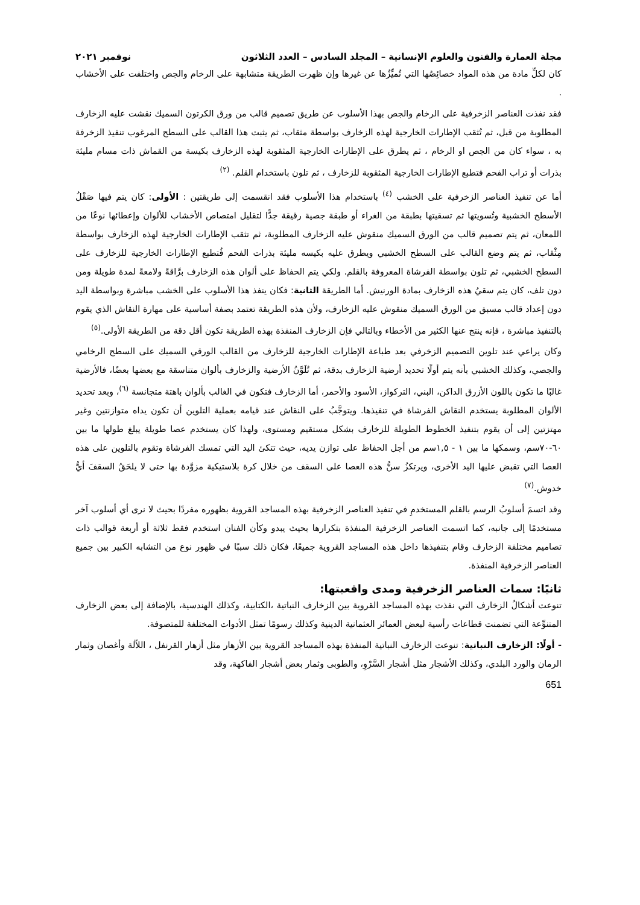مجلة العمارة والفنون والعلوم الإنسانية – المجلد السادس – العدد الثلاثون نوفمبر ٢٠٢١
كان لكلِّ مادة من هذه المواد خصائِصُها التي تُميِّزُها عن غيرها وإن ظهرت الطريقة متشابهة على الرخام والجص واختلفت على الأخشاب .
فقد نفذت العناصر الزخرفية على الرخام والجص بهذا الأسلوب عن طريق تصميم قالب من ورق الكرتون السميك نقشت عليه الزخارف المطلوبة من قبل، ثم تُثقب الإطارات الخارجية لهذه الزخارف بواسطة مثقاب، ثم يثبت هذا القالب على السطح المرغوب تنفيذ الزخرفة به ، سواء كان من الجص او الرخام ، ثم يطرق على الإطارات الخارجية المثقوبة لهذه الزخارف بكيسة من القماش ذات مسام مليئة بذرات أو تراب الفحم فتطبع الإطارات الخارجية المثقوبة للزخارف ، ثم تلون باستخدام القلم. <sup>(٢)</sup>
أما عن تنفيذ العناصر الزخرفية على الخشب <sup>(٤)</sup> باستخدام هذا الأسلوب فقد انقسمت إلى طريقتين : الأولى: كان يتم فيها صَقْلُ الأسطح الخشبية وتُسويتها ثم تسقيتها بطبقة من الغراء أو طبقة جصية رقيقة جدًّا لتقليل امتصاص الأخشاب للألوان وإعطائها نوعًا من اللمعان، ثم يتم تصميم قالب من الورق السميك منقوش عليه الزخارف المطلوبة، ثم تثقب الإطارات الخارجية لهذه الزخارف بواسطة مِثْقاب، ثم يتم وضع القالب على السطح الخشبي ويطرق عليه بكيسه مليئة بذرات الفحم فُتطبع الإطارات الخارجية للزخارف على السطح الخشبي، ثم تلون بواسطة الفرشاة المعروفة بالقلم. ولكي يتم الحفاظ على ألوان هذه الزخارف برَّاقةً ولامعةً لمدة طويلة ومن دون تلف، كان يتم سقيُ هذه الزخارف بمادة الورنيش. أما الطريقة الثانية: فكان ينفذ هذا الأسلوب على الخشب مباشرة وبواسطة اليد دون إعداد قالب مسبق من الورق السميك منقوش عليه الزخارف، ولأن هذه الطريقة تعتمد بصفة أساسية على مهارة النقاش الذي يقوم بالتنفيذ مباشرة ، فإنه ينتج عنها الكثير من الأخطاء وبالتالي فإن الزخارف المنفذة بهذه الطريقة تكون أقل دقة من الطريقة الأولى.<sup>(٥)</sup>
وكان يراعي عند تلوين التصميم الزخرفي بعد طباعة الإطارات الخارجية للزخارف من القالب الورقي السميك على السطح الرخامي والجصي، وكذلك الخشبي بأنه يتم أولًا تحديد أرضية الزخارف بدقة، ثم تُلَوَّنُ الأرضية والزخارف بألوان متناسقة مع بعضها بعضًا، فالأرضية غالبًا ما تكون باللون الأزرق الداكن، البني، التركواز، الأسود والأحمر، أما الزخارف فتكون في الغالب بألوان باهتة متجانسة <sup>(٦)</sup>، وبعد تحديد الألوان المطلوبة يستخدم النقاش الفرشاة في تنفيذها. ويتوجَّبُ على النقاش عند قيامه بعملية التلوين أن تكون يداه متوازنتين وغير مهتزتين إلى أن يقوم بتنفيذ الخطوط الطويلة للزخارف بشكل مستقيم ومستوى، ولهذا كان يستخدم عصا طويلة يبلغ طولها ما بين ٦٠-٧٠سم، وسمكها ما بين ١ - ١,٥سم من أجل الحفاظ على توازن يديه، حيث تتكئ اليد التي تمسك الفرشاة وتقوم بالتلوين على هذه العصا التي تقبض عليها اليد الأخرى، ويرتكزُ سنُّ هذه العصا على السقف من خلال كرة بلاستيكية مزوَّدة بها حتى لا يلحَقُ السقفَ أيُّ خدوش.<sup>(٧)</sup>
وقد اتسمَ أسلوبُ الرسم بالقلم المستخدمِ في تنفيذ العناصر الزخرفية بهذه المساجد القروية بظهوره مفردًا بحيث لا نرى أي أسلوب آخر مستخدمًا إلى جانبه، كما اتسمت العناصر الزخرفية المنفذة بتكرارها بحيث يبدو وكأن الفنان استخدم فقط ثلاثة أو أربعة قوالب ذات تصاميم مختلفة الزخارف وقام بتنفيذها داخل هذه المساجد القروية جميعًا، فكان ذلك سببًا في ظهور نوع من التشابه الكبير بين جميع العناصر الزخرفية المنفذة.
ثانيًا: سمات العناصر الزخرفية ومدى واقعيتها:
تنوعت أشكالُ الزخارف التي نفذت بهذه المساجد القروية بين الزخارف النباتية ،الكتابية، وكذلك الهندسية، بالإضافة إلى بعض الزخارف المتنوِّعة التي تضمنت قطاعات رأسية لبعض العمائر العثمانية الدينية وكذلك رسومًا تمثل الأدوات المختلفة للمتصوفة.
- أولًا: الزخارف النباتية: تنوعت الزخارف النباتية المنفذة بهذه المساجد القروية بين الأزهار مثل أزهار القرنفل ، اللاّلة وأغصان وثمار الرمان والورد البلدي، وكذلك الأشجار مثل أشجار السَّرْوِ، والطوبى وثمار بعض أشجار الفاكهة، وقد
651